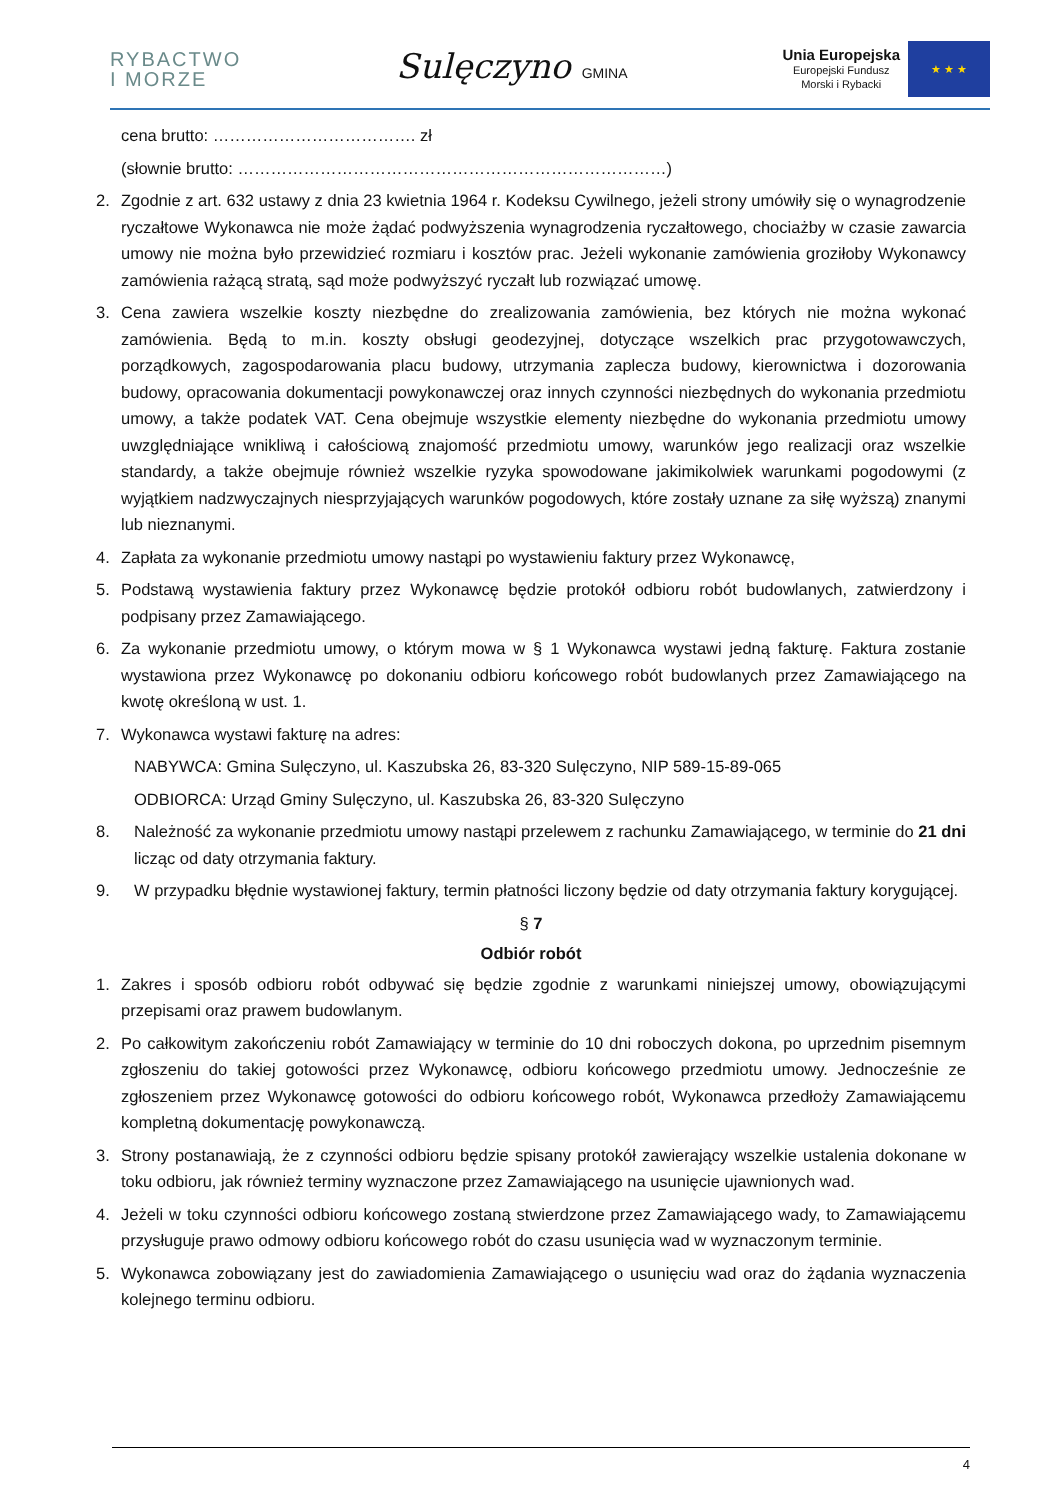RYBACTWO
I MORZE
Sulęczyno GMINA
Unia Europejska
Europejski Fundusz
Morski i Rybacki
★ ★ ★
cena brutto: ………………………………. zł
(słownie brutto: ……………………………………………………………………)
2. Zgodnie z art. 632 ustawy z dnia 23 kwietnia 1964 r. Kodeksu Cywilnego, jeżeli strony umówiły się o wynagrodzenie ryczałtowe Wykonawca nie może żądać podwyższenia wynagrodzenia ryczałtowego, chociażby w czasie zawarcia umowy nie można było przewidzieć rozmiaru i kosztów prac. Jeżeli wykonanie zamówienia groziłoby Wykonawcy zamówienia rażącą stratą, sąd może podwyższyć ryczałt lub rozwiązać umowę.
3. Cena zawiera wszelkie koszty niezbędne do zrealizowania zamówienia, bez których nie można wykonać zamówienia. Będą to m.in. koszty obsługi geodezyjnej, dotyczące wszelkich prac przygotowawczych, porządkowych, zagospodarowania placu budowy, utrzymania zaplecza budowy, kierownictwa i dozorowania budowy, opracowania dokumentacji powykonawczej oraz innych czynności niezbędnych do wykonania przedmiotu umowy, a także podatek VAT. Cena obejmuje wszystkie elementy niezbędne do wykonania przedmiotu umowy uwzględniające wnikliwą i całościową znajomość przedmiotu umowy, warunków jego realizacji oraz wszelkie standardy, a także obejmuje również wszelkie ryzyka spowodowane jakimikolwiek warunkami pogodowymi (z wyjątkiem nadzwyczajnych niesprzyjających warunków pogodowych, które zostały uznane za siłę wyższą) znanymi lub nieznanymi.
4. Zapłata za wykonanie przedmiotu umowy nastąpi po wystawieniu faktury przez Wykonawcę,
5. Podstawą wystawienia faktury przez Wykonawcę będzie protokół odbioru robót budowlanych, zatwierdzony i podpisany przez Zamawiającego.
6. Za wykonanie przedmiotu umowy, o którym mowa w § 1 Wykonawca wystawi jedną fakturę. Faktura zostanie wystawiona przez Wykonawcę po dokonaniu odbioru końcowego robót budowlanych przez Zamawiającego na kwotę określoną w ust. 1.
7. Wykonawca wystawi fakturę na adres:
NABYWCA: Gmina Sulęczyno, ul. Kaszubska 26, 83-320 Sulęczyno, NIP 589-15-89-065
ODBIORCA: Urząd Gminy Sulęczyno, ul. Kaszubska 26, 83-320 Sulęczyno
8. Należność za wykonanie przedmiotu umowy nastąpi przelewem z rachunku Zamawiającego, w terminie do 21 dni licząc od daty otrzymania faktury.
9. W przypadku błędnie wystawionej faktury, termin płatności liczony będzie od daty otrzymania faktury korygującej.
§ 7
Odbiór robót
1. Zakres i sposób odbioru robót odbywać się będzie zgodnie z warunkami niniejszej umowy, obowiązującymi przepisami oraz prawem budowlanym.
2. Po całkowitym zakończeniu robót Zamawiający w terminie do 10 dni roboczych dokona, po uprzednim pisemnym zgłoszeniu do takiej gotowości przez Wykonawcę, odbioru końcowego przedmiotu umowy. Jednocześnie ze zgłoszeniem przez Wykonawcę gotowości do odbioru końcowego robót, Wykonawca przedłoży Zamawiającemu kompletną dokumentację powykonawczą.
3. Strony postanawiają, że z czynności odbioru będzie spisany protokół zawierający wszelkie ustalenia dokonane w toku odbioru, jak również terminy wyznaczone przez Zamawiającego na usunięcie ujawnionych wad.
4. Jeżeli w toku czynności odbioru końcowego zostaną stwierdzone przez Zamawiającego wady, to Zamawiającemu przysługuje prawo odmowy odbioru końcowego robót do czasu usunięcia wad w wyznaczonym terminie.
5. Wykonawca zobowiązany jest do zawiadomienia Zamawiającego o usunięciu wad oraz do żądania wyznaczenia kolejnego terminu odbioru.
4